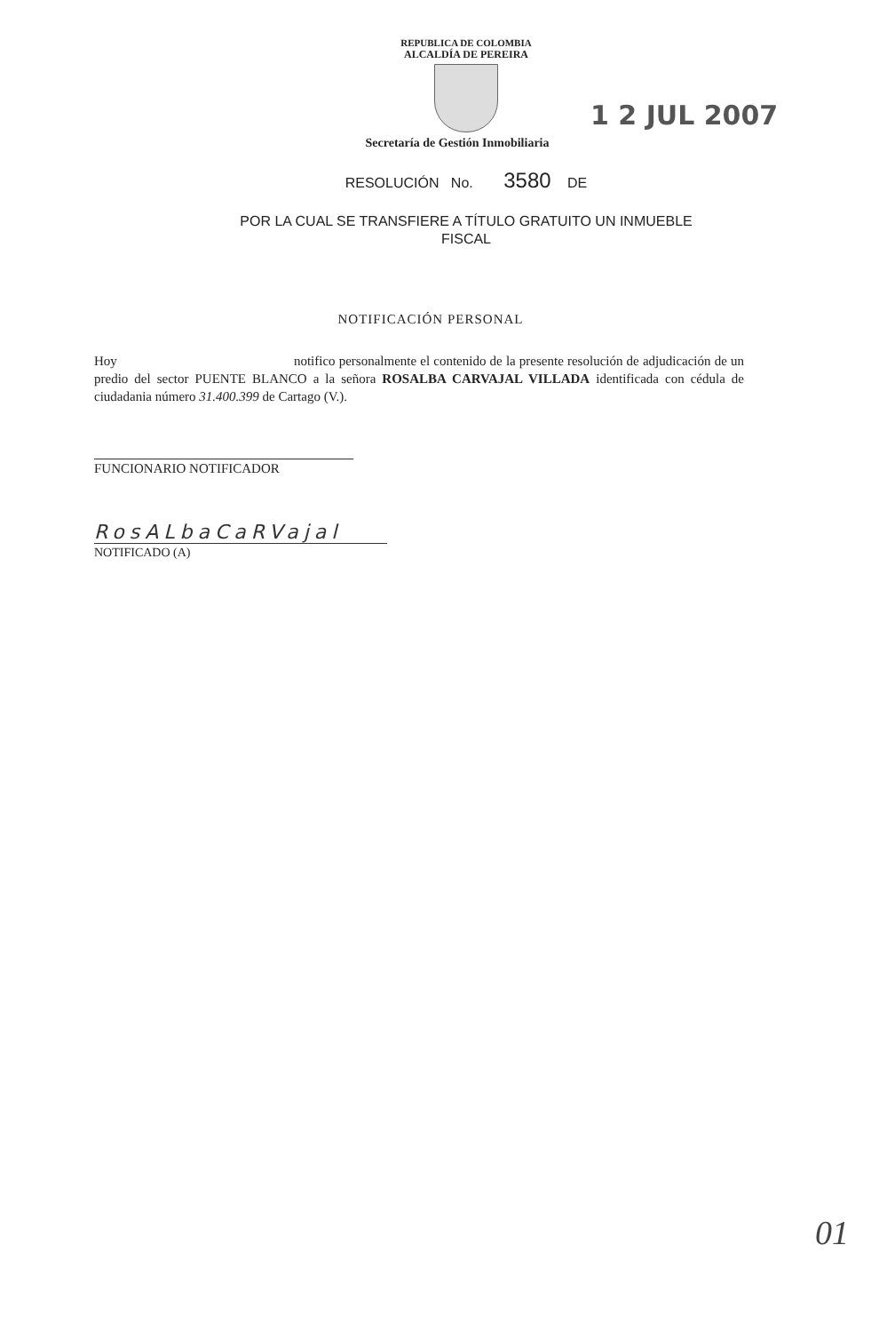REPUBLICA DE COLOMBIA
ALCALDÍA DE PEREIRA
1 2 JUL 2007
Secretaría de Gestión Inmobiliaria
RESOLUCIÓN No. 3580 DE
POR LA CUAL SE TRANSFIERE A TÍTULO GRATUITO UN INMUEBLE
FISCAL
NOTIFICACIÓN PERSONAL
Hoy notifico personalmente el contenido de la presente resolución de adjudicación de un predio del sector PUENTE BLANCO a la señora ROSALBA CARVAJAL VILLADA identificada con cédula de ciudadania número 31.400.399 de Cartago (V.).
FUNCIONARIO NOTIFICADOR
RosALbaCaRVajal
NOTIFICADO (A)
01